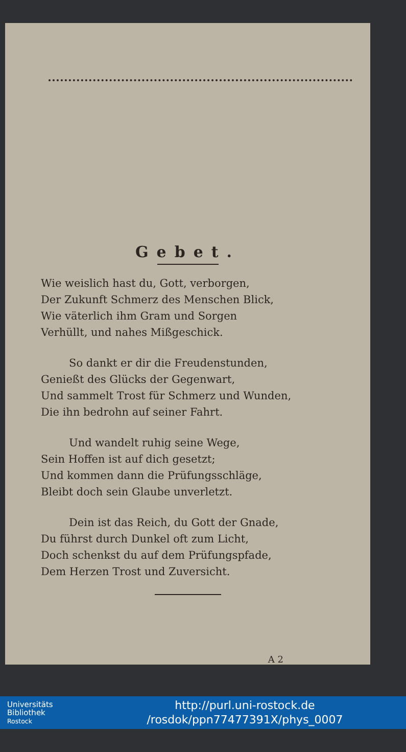Gebet.
Wie weislich hast du, Gott, verborgen,
Der Zukunft Schmerz des Menschen Blick,
Wie väterlich ihm Gram und Sorgen
Verhüllt, und nahes Mißgeschick.
So dankt er dir die Freudenstunden,
Genießt des Glücks der Gegenwart,
Und sammelt Trost für Schmerz und Wunden,
Die ihn bedrohn auf seiner Fahrt.
Und wandelt ruhig seine Wege,
Sein Hoffen ist auf dich gesetzt;
Und kommen dann die Prüfungsschläge,
Bleibt doch sein Glaube unverletzt.
Dein ist das Reich, du Gott der Gnade,
Du führst durch Dunkel oft zum Licht,
Doch schenkst du auf dem Prüfungspfade,
Dem Herzen Trost und Zuversicht.
A 2
Universitäts
Bibliothek
Rostock
http://purl.uni-rostock.de
/rosdok/ppn77477391X/phys_0007